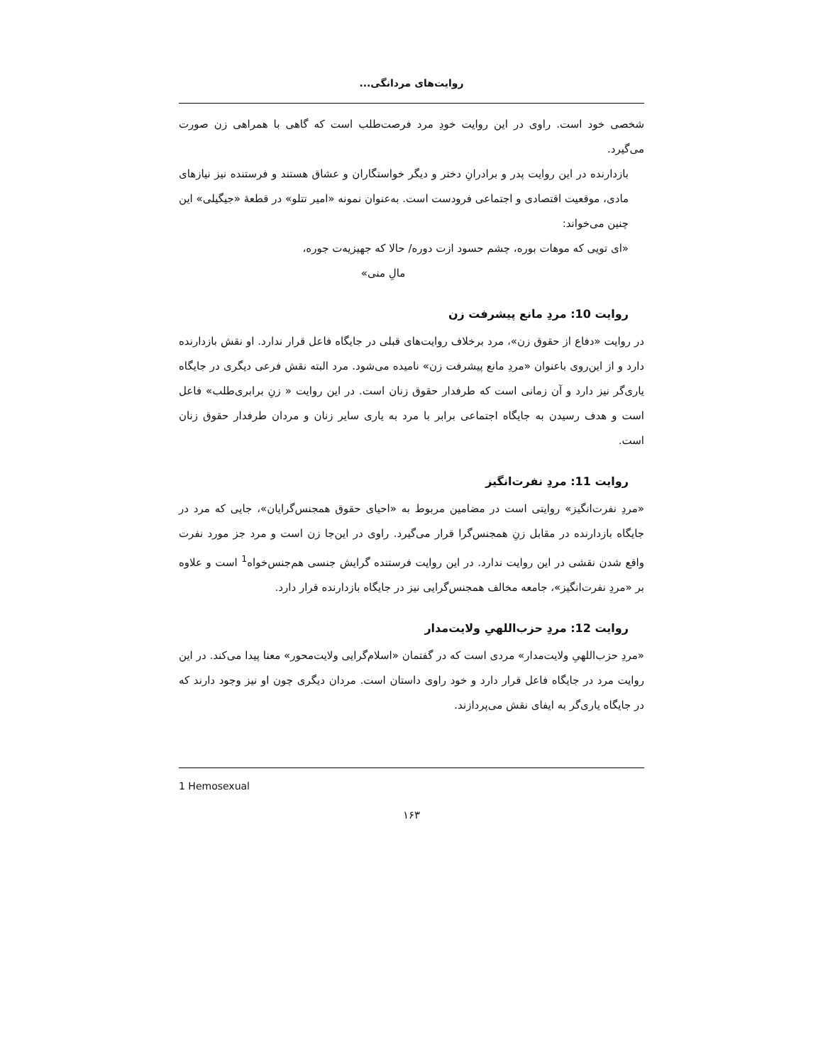روایت‌های مردانگی...
شخصی خود است. راوی در این روایت خودِ مرد فرصت‌طلب است که گاهی با همراهی زن صورت می‌گیرد.
بازدارنده در این روایت پدر و برادرانِ دختر و دیگر خواستگاران و عشاق هستند و فرستنده نیز نیازهای مادی، موقعیت اقتصادی و اجتماعی فرودست است. به‌عنوان نمونه «امیر تتلو» در قطعهٔ «جیگیلی» این چنین می‌خواند:
«ای تویی که موهات بوره، چشم حسود ازت دوره/ حالا که جهیزیه‌ت جوره،
مالِ منی»
روایت 10: مردِ مانع پیشرفت زن
در روایت «دفاع از حقوق زن»، مرد برخلاف روایت‌های قبلی در جایگاه فاعل قرار ندارد. او نقش بازدارنده دارد و از این‌روی باعنوان «مردِ مانع پیشرفت زن» نامیده می‌شود. مرد البته نقش فرعی دیگری در جایگاه یاری‌گر نیز دارد و آن زمانی است که طرفدار حقوق زنان است. در این روایت « زنِ برابری‌طلب» فاعل است و هدف رسیدن به جایگاه اجتماعی برابر با مرد به یاری سایر زنان و مردان طرفدار حقوق زنان است.
روایت 11: مردِ نفرت‌انگیز
«مردِ نفرت‌انگیز» روایتی است در مضامین مربوط به «احیای حقوق همجنس‌گرایان»، جایی که مرد در جایگاه بازدارنده در مقابل زنِ همجنس‌گرا قرار می‌گیرد. راوی در این‌جا زن است و مرد جز مورد نفرت واقع شدن نقشی در این روایت ندارد. در این روایت فرستنده گرایش جنسی هم‌جنس‌خواه<sup>1</sup> است و علاوه بر «مردِ نفرت‌انگیز»، جامعه مخالف همجنس‌گرایی نیز در جایگاه بازدارنده قرار دارد.
روایت 12: مردِ حزب‌اللهیِ ولایت‌مدار
«مردِ حزب‌اللهیِ ولایت‌مدار» مردی است که در گفتمان «اسلام‌گرایی ولایت‌محور» معنا پیدا می‌کند. در این روایت مرد در جایگاه فاعل قرار دارد و خود راوی داستان است. مردان دیگری چون او نیز وجود دارند که در جایگاه یاری‌گر به ایفای نقش می‌پردازند.
1 Hemosexual
۱۶۳